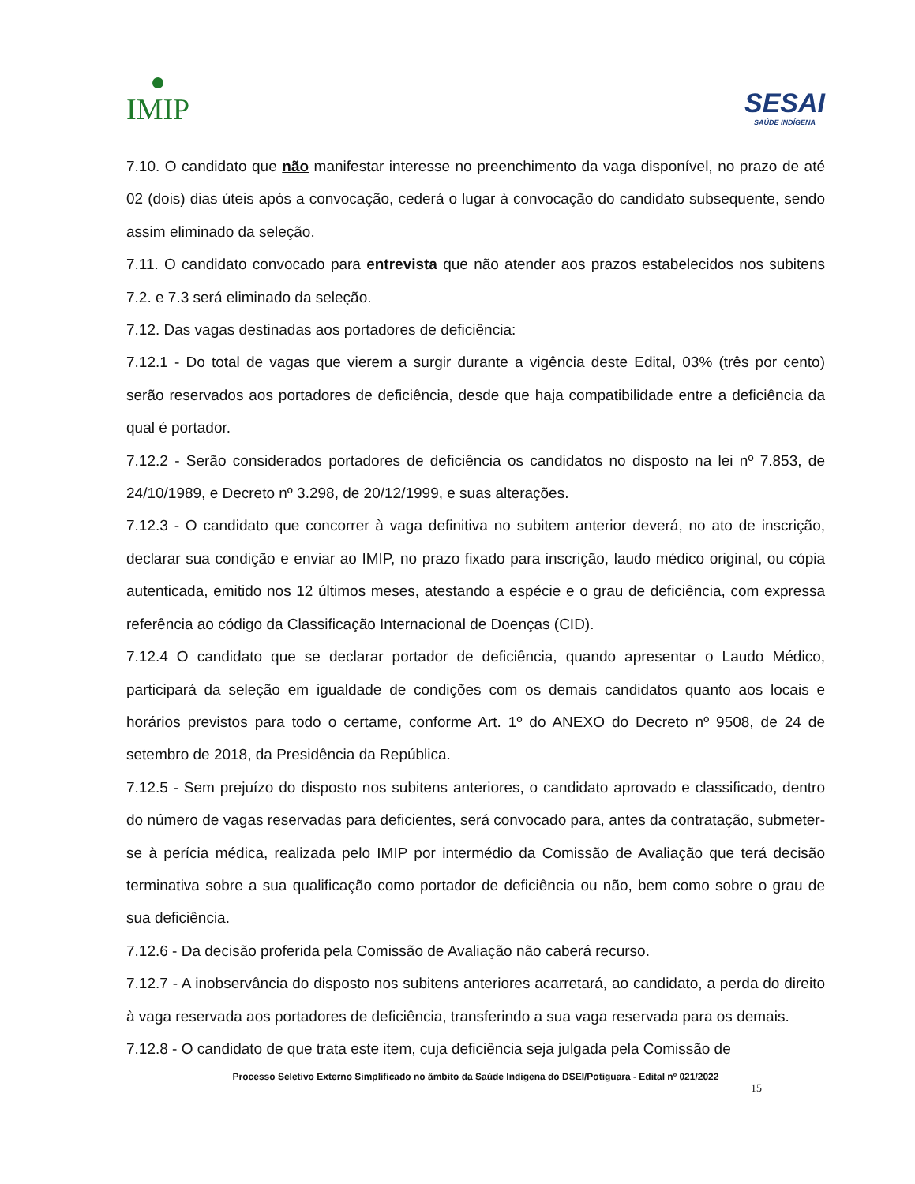IMIP
SESAI
SAÚDE INDÍGENA
7.10. O candidato que não manifestar interesse no preenchimento da vaga disponível, no prazo de até 02 (dois) dias úteis após a convocação, cederá o lugar à convocação do candidato subsequente, sendo assim eliminado da seleção.
7.11. O candidato convocado para entrevista que não atender aos prazos estabelecidos nos subitens 7.2. e 7.3 será eliminado da seleção.
7.12. Das vagas destinadas aos portadores de deficiência:
7.12.1 - Do total de vagas que vierem a surgir durante a vigência deste Edital, 03% (três por cento) serão reservados aos portadores de deficiência, desde que haja compatibilidade entre a deficiência da qual é portador.
7.12.2 - Serão considerados portadores de deficiência os candidatos no disposto na lei nº 7.853, de 24/10/1989, e Decreto nº 3.298, de 20/12/1999, e suas alterações.
7.12.3 - O candidato que concorrer à vaga definitiva no subitem anterior deverá, no ato de inscrição, declarar sua condição e enviar ao IMIP, no prazo fixado para inscrição, laudo médico original, ou cópia autenticada, emitido nos 12 últimos meses, atestando a espécie e o grau de deficiência, com expressa referência ao código da Classificação Internacional de Doenças (CID).
7.12.4 O candidato que se declarar portador de deficiência, quando apresentar o Laudo Médico, participará da seleção em igualdade de condições com os demais candidatos quanto aos locais e horários previstos para todo o certame, conforme Art. 1º do ANEXO do Decreto nº 9508, de 24 de setembro de 2018, da Presidência da República.
7.12.5 - Sem prejuízo do disposto nos subitens anteriores, o candidato aprovado e classificado, dentro do número de vagas reservadas para deficientes, será convocado para, antes da contratação, submeter-se à perícia médica, realizada pelo IMIP por intermédio da Comissão de Avaliação que terá decisão terminativa sobre a sua qualificação como portador de deficiência ou não, bem como sobre o grau de sua deficiência.
7.12.6 - Da decisão proferida pela Comissão de Avaliação não caberá recurso.
7.12.7 - A inobservância do disposto nos subitens anteriores acarretará, ao candidato, a perda do direito à vaga reservada aos portadores de deficiência, transferindo a sua vaga reservada para os demais.
7.12.8 - O candidato de que trata este item, cuja deficiência seja julgada pela Comissão de
Processo Seletivo Externo Simplificado no âmbito da Saúde Indígena do DSEI/Potiguara - Edital nº 021/2022
15